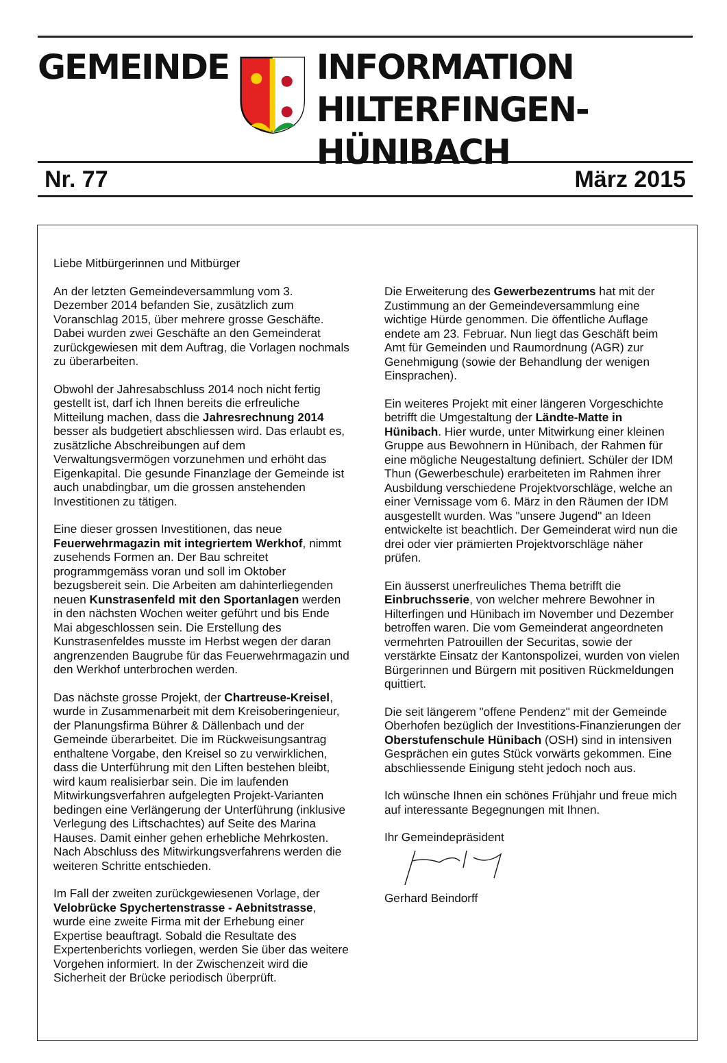GEMEINDE INFORMATION
HILTERFINGEN-HÜNIBACH
Nr. 77 März 2015
Liebe Mitbürgerinnen und Mitbürger
An der letzten Gemeindeversammlung vom 3. Dezember 2014 befanden Sie, zusätzlich zum Voranschlag 2015, über mehrere grosse Geschäfte. Dabei wurden zwei Geschäfte an den Gemeinderat zurückgewiesen mit dem Auftrag, die Vorlagen nochmals zu überarbeiten.
Obwohl der Jahresabschluss 2014 noch nicht fertig gestellt ist, darf ich Ihnen bereits die erfreuliche Mitteilung machen, dass die Jahresrechnung 2014 besser als budgetiert abschliessen wird. Das erlaubt es, zusätzliche Abschreibungen auf dem Verwaltungsvermögen vorzunehmen und erhöht das Eigenkapital. Die gesunde Finanzlage der Gemeinde ist auch unabdingbar, um die grossen anstehenden Investitionen zu tätigen.
Eine dieser grossen Investitionen, das neue Feuerwehrmagazin mit integriertem Werkhof, nimmt zusehends Formen an. Der Bau schreitet programmgemäss voran und soll im Oktober bezugsbereit sein. Die Arbeiten am dahinterliegenden neuen Kunstrasenfeld mit den Sportanlagen werden in den nächsten Wochen weiter geführt und bis Ende Mai abgeschlossen sein. Die Erstellung des Kunstrasenfeldes musste im Herbst wegen der daran angrenzenden Baugrube für das Feuerwehrmagazin und den Werkhof unterbrochen werden.
Das nächste grosse Projekt, der Chartreuse-Kreisel, wurde in Zusammenarbeit mit dem Kreisoberingenieur, der Planungsfirma Bührer & Dällenbach und der Gemeinde überarbeitet. Die im Rückweisungsantrag enthaltene Vorgabe, den Kreisel so zu verwirklichen, dass die Unterführung mit den Liften bestehen bleibt, wird kaum realisierbar sein. Die im laufenden Mitwirkungsverfahren aufgelegten Projekt-Varianten bedingen eine Verlängerung der Unterführung (inklusive Verlegung des Liftschachtes) auf Seite des Marina Hauses. Damit einher gehen erhebliche Mehrkosten. Nach Abschluss des Mitwirkungsverfahrens werden die weiteren Schritte entschieden.
Im Fall der zweiten zurückgewiesenen Vorlage, der Velobrücke Spychertenstrasse - Aebnitstrasse, wurde eine zweite Firma mit der Erhebung einer Expertise beauftragt. Sobald die Resultate des Expertenberichts vorliegen, werden Sie über das weitere Vorgehen informiert. In der Zwischenzeit wird die Sicherheit der Brücke periodisch überprüft.
Die Erweiterung des Gewerbezentrums hat mit der Zustimmung an der Gemeindeversammlung eine wichtige Hürde genommen. Die öffentliche Auflage endete am 23. Februar. Nun liegt das Geschäft beim Amt für Gemeinden und Raumordnung (AGR) zur Genehmigung (sowie der Behandlung der wenigen Einsprachen).
Ein weiteres Projekt mit einer längeren Vorgeschichte betrifft die Umgestaltung der Ländte-Matte in Hünibach. Hier wurde, unter Mitwirkung einer kleinen Gruppe aus Bewohnern in Hünibach, der Rahmen für eine mögliche Neugestaltung definiert. Schüler der IDM Thun (Gewerbeschule) erarbeiteten im Rahmen ihrer Ausbildung verschiedene Projektvorschläge, welche an einer Vernissage vom 6. März in den Räumen der IDM ausgestellt wurden. Was "unsere Jugend" an Ideen entwickelte ist beachtlich. Der Gemeinderat wird nun die drei oder vier prämierten Projektvorschläge näher prüfen.
Ein äusserst unerfreuliches Thema betrifft die Einbruchsserie, von welcher mehrere Bewohner in Hilterfingen und Hünibach im November und Dezember betroffen waren. Die vom Gemeinderat angeordneten vermehrten Patrouillen der Securitas, sowie der verstärkte Einsatz der Kantonspolizei, wurden von vielen Bürgerinnen und Bürgern mit positiven Rückmeldungen quittiert.
Die seit längerem "offene Pendenz" mit der Gemeinde Oberhofen bezüglich der Investitions-Finanzierungen der Oberstufenschule Hünibach (OSH) sind in intensiven Gesprächen ein gutes Stück vorwärts gekommen. Eine abschliessende Einigung steht jedoch noch aus.
Ich wünsche Ihnen ein schönes Frühjahr und freue mich auf interessante Begegnungen mit Ihnen.
Ihr Gemeindepräsident
Gerhard Beindorff